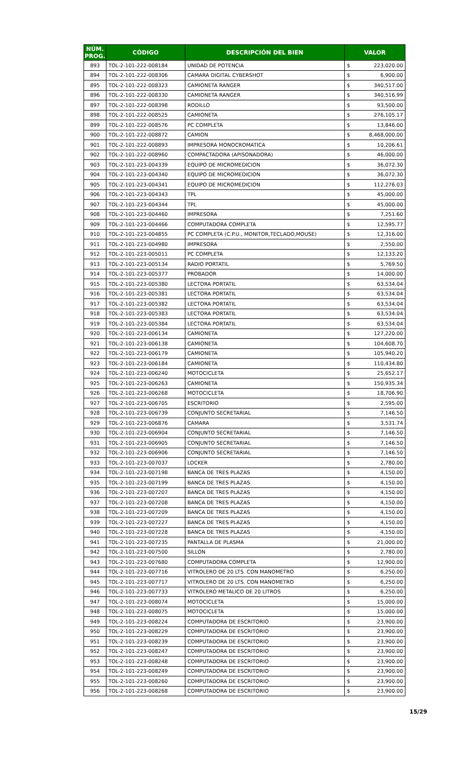| NÚM. PROG. | CÓDIGO | DESCRIPCIÓN DEL BIEN | VALOR | |
| --- | --- | --- | --- | --- |
| 893 | TOL-2-101-222-008184 | UNIDAD DE POTENCIA | $ | 223,020.00 |
| 894 | TOL-2-101-222-008306 | CAMARA DIGITAL CYBERSHOT | $ | 6,900.00 |
| 895 | TOL-2-101-222-008323 | CAMIONETA RANGER | $ | 340,517.00 |
| 896 | TOL-2-101-222-008330 | CAMIONETA RANGER | $ | 340,516.99 |
| 897 | TOL-2-101-222-008398 | RODILLO | $ | 93,500.00 |
| 898 | TOL-2-101-222-008525 | CAMIONETA | $ | 276,105.17 |
| 899 | TOL-2-101-222-008576 | PC COMPLETA | $ | 13,846.00 |
| 900 | TOL-2-101-222-008872 | CAMION | $ | 8,468,000.00 |
| 901 | TOL-2-101-222-008893 | IMPRESORA MONOCROMATICA | $ | 10,206.61 |
| 902 | TOL-2-101-222-008960 | COMPACTADORA (APISONADORA) | $ | 46,000.00 |
| 903 | TOL-2-101-223-004339 | EQUIPO DE MICROMEDICION | $ | 36,072.30 |
| 904 | TOL-2-101-223-004340 | EQUIPO DE MICROMEDICION | $ | 36,072.30 |
| 905 | TOL-2-101-223-004341 | EQUIPO DE MICROMEDICION | $ | 112,276.03 |
| 906 | TOL-2-101-223-004343 | TPL | $ | 45,000.00 |
| 907 | TOL-2-101-223-004344 | TPL | $ | 45,000.00 |
| 908 | TOL-2-101-223-004460 | IMPRESORA | $ | 7,251.60 |
| 909 | TOL-2-101-223-004466 | COMPUTADORA COMPLETA | $ | 12,595.77 |
| 910 | TOL-2-101-223-004855 | PC COMPLETA (C.P.U., MONITOR,TECLADO,MOUSE) | $ | 12,316.00 |
| 911 | TOL-2-101-223-004980 | IMPRESORA | $ | 2,550.00 |
| 912 | TOL-2-101-223-005011 | PC COMPLETA | $ | 12,133.20 |
| 913 | TOL-2-101-223-005134 | RADIO PORTATIL | $ | 5,769.50 |
| 914 | TOL-2-101-223-005377 | PROBADOR | $ | 14,000.00 |
| 915 | TOL-2-101-223-005380 | LECTORA PORTATIL | $ | 63,534.04 |
| 916 | TOL-2-101-223-005381 | LECTORA PORTATIL | $ | 63,534.04 |
| 917 | TOL-2-101-223-005382 | LECTORA PORTATIL | $ | 63,534.04 |
| 918 | TOL-2-101-223-005383 | LECTORA PORTATIL | $ | 63,534.04 |
| 919 | TOL-2-101-223-005384 | LECTORA PORTATIL | $ | 63,534.04 |
| 920 | TOL-2-101-223-006134 | CAMIONETA | $ | 127,220.00 |
| 921 | TOL-2-101-223-006138 | CAMIONETA | $ | 104,608.70 |
| 922 | TOL-2-101-223-006179 | CAMIONETA | $ | 105,940.20 |
| 923 | TOL-2-101-223-006184 | CAMIONETA | $ | 110,434.80 |
| 924 | TOL-2-101-223-006240 | MOTOCICLETA | $ | 25,652.17 |
| 925 | TOL-2-101-223-006263 | CAMIONETA | $ | 150,935.34 |
| 926 | TOL-2-101-223-006268 | MOTOCICLETA | $ | 18,706.90 |
| 927 | TOL-2-101-223-006705 | ESCRITORIO | $ | 2,595.00 |
| 928 | TOL-2-101-223-006739 | CONJUNTO SECRETARIAL | $ | 7,146.50 |
| 929 | TOL-2-101-223-006876 | CAMARA | $ | 3,531.74 |
| 930 | TOL-2-101-223-006904 | CONJUNTO SECRETARIAL | $ | 7,146.50 |
| 931 | TOL-2-101-223-006905 | CONJUNTO SECRETARIAL | $ | 7,146.50 |
| 932 | TOL-2-101-223-006906 | CONJUNTO SECRETARIAL | $ | 7,146.50 |
| 933 | TOL-2-101-223-007037 | LOCKER | $ | 2,780.00 |
| 934 | TOL-2-101-223-007198 | BANCA DE TRES PLAZAS | $ | 4,150.00 |
| 935 | TOL-2-101-223-007199 | BANCA DE TRES PLAZAS | $ | 4,150.00 |
| 936 | TOL-2-101-223-007207 | BANCA DE TRES PLAZAS | $ | 4,150.00 |
| 937 | TOL-2-101-223-007208 | BANCA DE TRES PLAZAS | $ | 4,150.00 |
| 938 | TOL-2-101-223-007209 | BANCA DE TRES PLAZAS | $ | 4,150.00 |
| 939 | TOL-2-101-223-007227 | BANCA DE TRES PLAZAS | $ | 4,150.00 |
| 940 | TOL-2-101-223-007228 | BANCA DE TRES PLAZAS | $ | 4,150.00 |
| 941 | TOL-2-101-223-007235 | PANTALLA DE PLASMA | $ | 21,000.00 |
| 942 | TOL-2-101-223-007500 | SILLON | $ | 2,780.00 |
| 943 | TOL-2-101-223-007680 | COMPUTADORA COMPLETA | $ | 12,900.00 |
| 944 | TOL-2-101-223-007716 | VITROLERO DE 20 LTS. CON MANOMETRO | $ | 6,250.00 |
| 945 | TOL-2-101-223-007717 | VITROLERO DE 20 LTS. CON MANOMETRO | $ | 6,250.00 |
| 946 | TOL-2-101-223-007733 | VITROLERO METALICO DE 20 LITROS | $ | 6,250.00 |
| 947 | TOL-2-101-223-008074 | MOTOCICLETA | $ | 15,000.00 |
| 948 | TOL-2-101-223-008075 | MOTOCICLETA | $ | 15,000.00 |
| 949 | TOL-2-101-223-008224 | COMPUTADORA DE ESCRITORIO | $ | 23,900.00 |
| 950 | TOL-2-101-223-008229 | COMPUTADORA DE ESCRITORIO | $ | 23,900.00 |
| 951 | TOL-2-101-223-008239 | COMPUTADORA DE ESCRITORIO | $ | 23,900.00 |
| 952 | TOL-2-101-223-008247 | COMPUTADORA DE ESCRITORIO | $ | 23,900.00 |
| 953 | TOL-2-101-223-008248 | COMPUTADORA DE ESCRITORIO | $ | 23,900.00 |
| 954 | TOL-2-101-223-008249 | COMPUTADORA DE ESCRITORIO | $ | 23,900.00 |
| 955 | TOL-2-101-223-008260 | COMPUTADORA DE ESCRITORIO | $ | 23,900.00 |
| 956 | TOL-2-101-223-008268 | COMPUTADORA DE ESCRITORIO | $ | 23,900.00 |
15/29